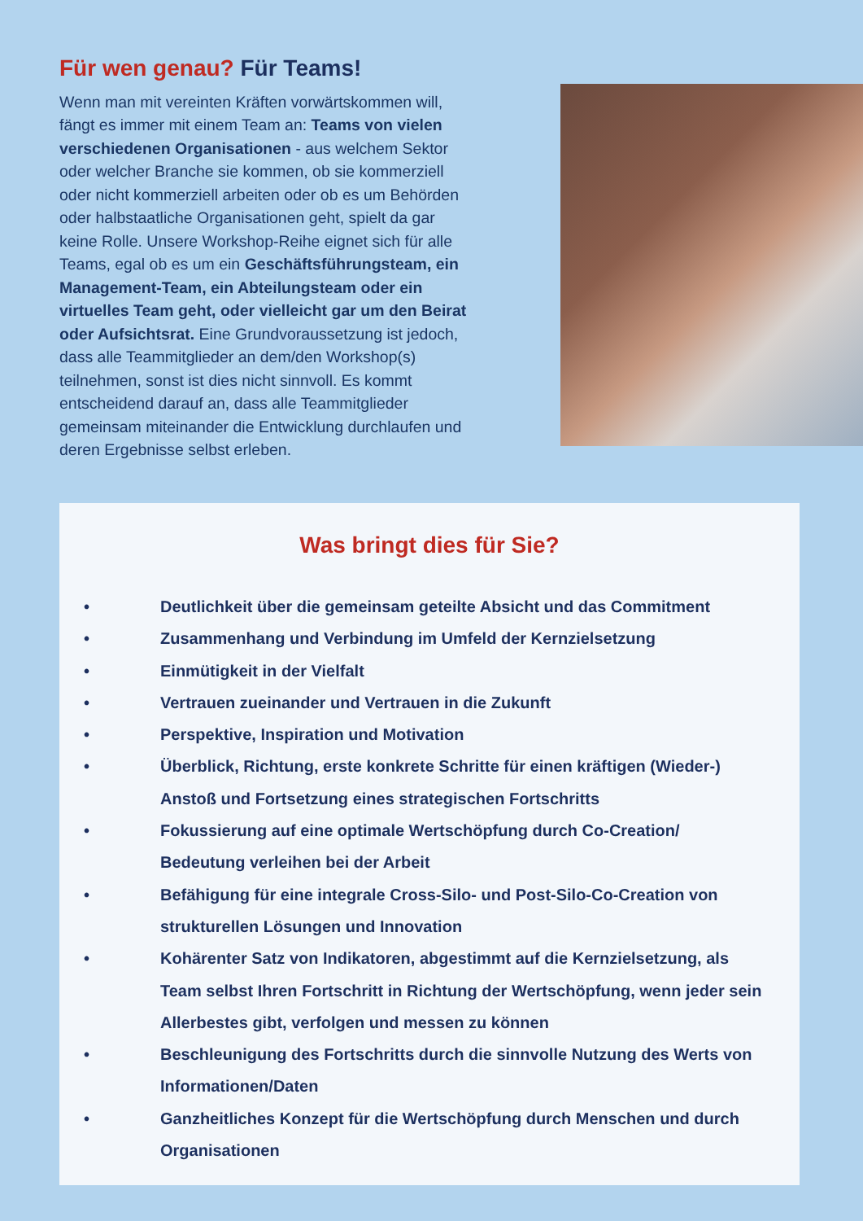Für wen genau? Für Teams!
Wenn man mit vereinten Kräften vorwärtskommen will, fängt es immer mit einem Team an: Teams von vielen verschiedenen Organisationen - aus welchem Sektor oder welcher Branche sie kommen, ob sie kommerziell oder nicht kommerziell arbeiten oder ob es um Behörden oder halbstaatliche Organisationen geht, spielt da gar keine Rolle. Unsere Workshop-Reihe eignet sich für alle Teams, egal ob es um ein Geschäftsführungsteam, ein Management-Team, ein Abteilungsteam oder ein virtuelles Team geht, oder vielleicht gar um den Beirat oder Aufsichtsrat. Eine Grundvoraussetzung ist jedoch, dass alle Teammitglieder an dem/den Workshop(s) teilnehmen, sonst ist dies nicht sinnvoll. Es kommt entscheidend darauf an, dass alle Teammitglieder gemeinsam miteinander die Entwicklung durchlaufen und deren Ergebnisse selbst erleben.
Was bringt dies für Sie?
• Deutlichkeit über die gemeinsam geteilte Absicht und das Commitment
• Zusammenhang und Verbindung im Umfeld der Kernzielsetzung
• Einmütigkeit in der Vielfalt
• Vertrauen zueinander und Vertrauen in die Zukunft
• Perspektive, Inspiration und Motivation
• Überblick, Richtung, erste konkrete Schritte für einen kräftigen (Wieder-) Anstoß und Fortsetzung eines strategischen Fortschritts
• Fokussierung auf eine optimale Wertschöpfung durch Co-Creation/ Bedeutung verleihen bei der Arbeit
• Befähigung für eine integrale Cross-Silo- und Post-Silo-Co-Creation von strukturellen Lösungen und Innovation
• Kohärenter Satz von Indikatoren, abgestimmt auf die Kernzielsetzung, als Team selbst Ihren Fortschritt in Richtung der Wertschöpfung, wenn jeder sein Allerbestes gibt, verfolgen und messen zu können
• Beschleunigung des Fortschritts durch die sinnvolle Nutzung des Werts von Informationen/Daten
• Ganzheitliches Konzept für die Wertschöpfung durch Menschen und durch Organisationen